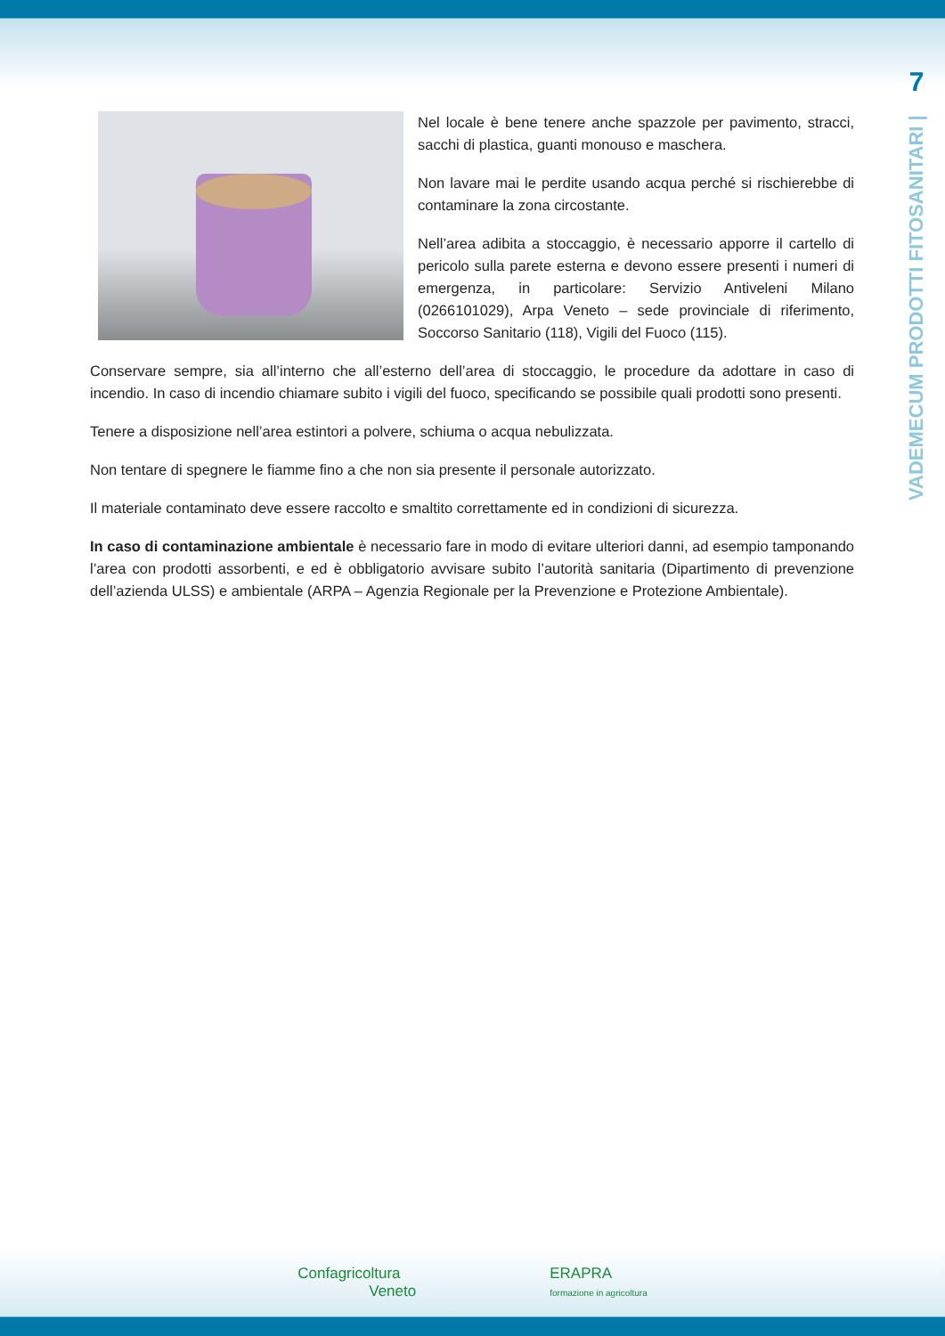7
VADEMECUM PRODOTTI FITOSANITARI |
Nel locale è bene tenere anche spazzole per pavimento, stracci, sacchi di plastica, guanti monouso e maschera.
Non lavare mai le perdite usando acqua perché si rischierebbe di contaminare la zona circostante.
Nell’area adibita a stoccaggio, è necessario apporre il cartello di pericolo sulla parete esterna e devono essere presenti i numeri di emergenza, in particolare: Servizio Antiveleni Milano (0266101029), Arpa Veneto – sede provinciale di riferimento, Soccorso Sanitario (118), Vigili del Fuoco (115).
Conservare sempre, sia all’interno che all’esterno dell’area di stoccaggio, le procedure da adottare in caso di incendio. In caso di incendio chiamare subito i vigili del fuoco, specificando se possibile quali prodotti sono presenti.
Tenere a disposizione nell’area estintori a polvere, schiuma o acqua nebulizzata.
Non tentare di spegnere le fiamme fino a che non sia presente il personale autorizzato.
Il materiale contaminato deve essere raccolto e smaltito correttamente ed in condizioni di sicurezza.
In caso di contaminazione ambientale è necessario fare in modo di evitare ulteriori danni, ad esempio tamponando l’area con prodotti assorbenti, e ed è obbligatorio avvisare subito l’autorità sanitaria (Dipartimento di prevenzione dell’azienda ULSS) e ambientale (ARPA – Agenzia Regionale per la Prevenzione e Protezione Ambientale).
Confagricoltura
Veneto
ERAPRA
formazione in agricoltura